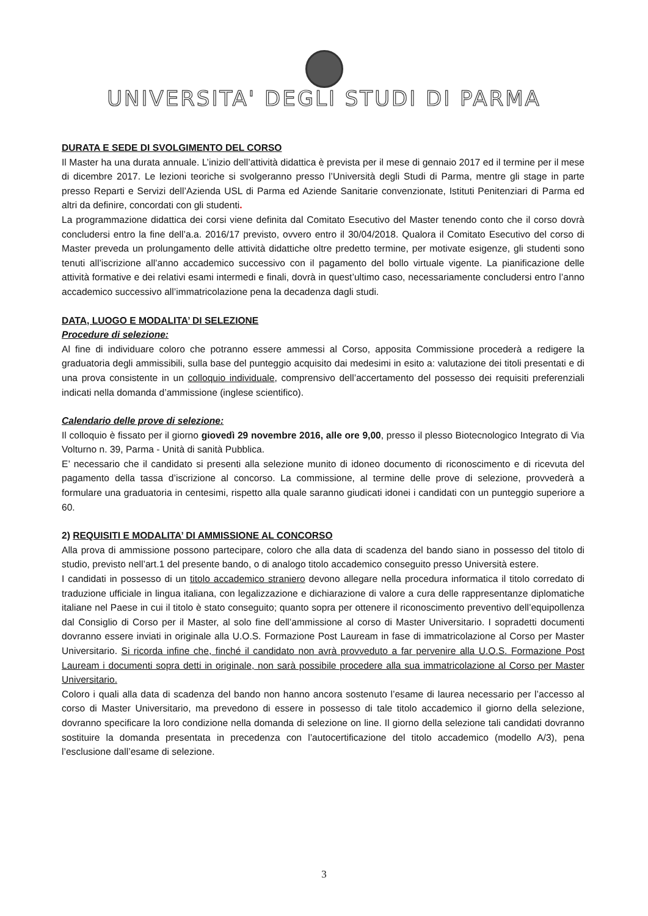UNIVERSITA' DEGLI STUDI DI PARMA
DURATA E SEDE DI SVOLGIMENTO DEL CORSO
Il Master ha una durata annuale. L’inizio dell’attività didattica è prevista per il mese di gennaio 2017 ed il termine per il mese di dicembre 2017. Le lezioni teoriche si svolgeranno presso l’Università degli Studi di Parma, mentre gli stage in parte presso Reparti e Servizi dell’Azienda USL di Parma ed Aziende Sanitarie convenzionate, Istituti Penitenziari di Parma ed altri da definire, concordati con gli studenti.
La programmazione didattica dei corsi viene definita dal Comitato Esecutivo del Master tenendo conto che il corso dovrà concludersi entro la fine dell’a.a. 2016/17 previsto, ovvero entro il 30/04/2018. Qualora il Comitato Esecutivo del corso di Master preveda un prolungamento delle attività didattiche oltre predetto termine, per motivate esigenze, gli studenti sono tenuti all’iscrizione all’anno accademico successivo con il pagamento del bollo virtuale vigente. La pianificazione delle attività formative e dei relativi esami intermedi e finali, dovrà in quest’ultimo caso, necessariamente concludersi entro l’anno accademico successivo all’immatricolazione pena la decadenza dagli studi.
DATA, LUOGO E MODALITA’ DI SELEZIONE
Procedure di selezione:
Al fine di individuare coloro che potranno essere ammessi al Corso, apposita Commissione procederà a redigere la graduatoria degli ammissibili, sulla base del punteggio acquisito dai medesimi in esito a: valutazione dei titoli presentati e di una prova consistente in un colloquio individuale, comprensivo dell’accertamento del possesso dei requisiti preferenziali indicati nella domanda d’ammissione (inglese scientifico).
Calendario delle prove di selezione:
Il colloquio è fissato per il giorno giovedì 29 novembre 2016, alle ore 9,00, presso il plesso Biotecnologico Integrato di Via Volturno n. 39, Parma - Unità di sanità Pubblica.
E’ necessario che il candidato si presenti alla selezione munito di idoneo documento di riconoscimento e di ricevuta del pagamento della tassa d’iscrizione al concorso. La commissione, al termine delle prove di selezione, provvederà a formulare una graduatoria in centesimi, rispetto alla quale saranno giudicati idonei i candidati con un punteggio superiore a 60.
2) REQUISITI E MODALITA’ DI AMMISSIONE AL CONCORSO
Alla prova di ammissione possono partecipare, coloro che alla data di scadenza del bando siano in possesso del titolo di studio, previsto nell’art.1 del presente bando, o di analogo titolo accademico conseguito presso Università estere.
I candidati in possesso di un titolo accademico straniero devono allegare nella procedura informatica il titolo corredato di traduzione ufficiale in lingua italiana, con legalizzazione e dichiarazione di valore a cura delle rappresentanze diplomatiche italiane nel Paese in cui il titolo è stato conseguito; quanto sopra per ottenere il riconoscimento preventivo dell’equipollenza dal Consiglio di Corso per il Master, al solo fine dell’ammissione al corso di Master Universitario. I sopradetti documenti dovranno essere inviati in originale alla U.O.S. Formazione Post Lauream in fase di immatricolazione al Corso per Master Universitario. Si ricorda infine che, finché il candidato non avrà provveduto a far pervenire alla U.O.S. Formazione Post Lauream i documenti sopra detti in originale, non sarà possibile procedere alla sua immatricolazione al Corso per Master Universitario.
Coloro i quali alla data di scadenza del bando non hanno ancora sostenuto l’esame di laurea necessario per l’accesso al corso di Master Universitario, ma prevedono di essere in possesso di tale titolo accademico il giorno della selezione, dovranno specificare la loro condizione nella domanda di selezione on line. Il giorno della selezione tali candidati dovranno sostituire la domanda presentata in precedenza con l’autocertificazione del titolo accademico (modello A/3), pena l’esclusione dall’esame di selezione.
3